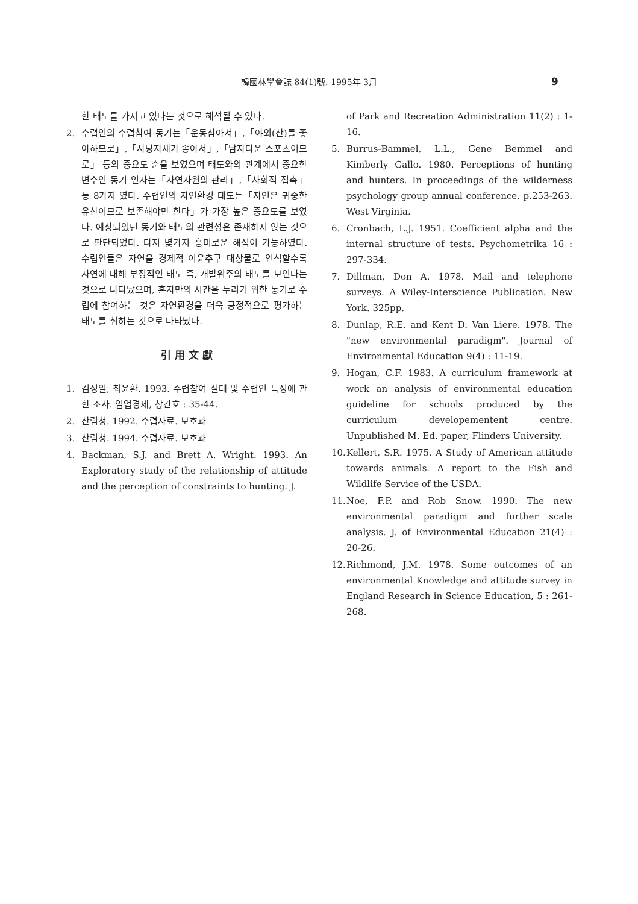韓國林學會誌 84(1)號. 1995年 3月 9
한 태도를 가지고 있다는 것으로 해석될 수 있다.
2. 수렵인의 수렵참여 동기는「운동삼아서」,「야외(산)를 좋아하므로」,「사냥자체가 좋아서」,「남자다운 스포츠이므로」 등의 중요도 순을 보였으며 태도와의 관계에서 중요한 변수인 동기 인자는「자연자원의 관리」,「사회적 접촉」등 8가지 였다. 수렵인의 자연환경 태도는「자연은 귀중한 유산이므로 보존해야만 한다」가 가장 높은 중요도를 보였다. 예상되었던 동기와 태도의 관련성은 존재하지 않는 것으로 판단되었다. 다지 몇가지 흥미로운 해석이 가능하였다. 수렵인들은 자연을 경제적 이윤추구 대상물로 인식할수록 자연에 대해 부정적인 태도 즉, 개발위주의 태도를 보인다는 것으로 나타났으며, 혼자만의 시간을 누리기 위한 동기로 수렵에 참여하는 것은 자연환경을 더욱 긍정적으로 평가하는 태도를 취하는 것으로 나타났다.
引 用 文 獻
1. 김성일, 최윤환. 1993. 수렵참여 실태 및 수렵인 특성에 관한 조사. 임업경제, 창간호 : 35-44.
2. 산림청. 1992. 수렵자료. 보호과
3. 산림청. 1994. 수렵자료. 보호과
4. Backman, S.J. and Brett A. Wright. 1993. An Exploratory study of the relationship of attitude and the perception of constraints to hunting. J.
of Park and Recreation Administration 11(2) : 1-16.
5. Burrus-Bammel, L.L., Gene Bemmel and Kimberly Gallo. 1980. Perceptions of hunting and hunters. In proceedings of the wilderness psychology group annual conference. p.253-263. West Virginia.
6. Cronbach, L.J. 1951. Coefficient alpha and the internal structure of tests. Psychometrika 16 : 297-334.
7. Dillman, Don A. 1978. Mail and telephone surveys. A Wiley-Interscience Publication. New York. 325pp.
8. Dunlap, R.E. and Kent D. Van Liere. 1978. The "new environmental paradigm". Journal of Environmental Education 9(4) : 11-19.
9. Hogan, C.F. 1983. A curriculum framework at work an analysis of environmental education guideline for schools produced by the curriculum developementent centre. Unpublished M. Ed. paper, Flinders University.
10.
Kellert, S.R. 1975. A Study of American attitude towards animals. A report to the Fish and Wildlife Service of the USDA.
11.
Noe, F.P. and Rob Snow. 1990. The new environmental paradigm and further scale analysis. J. of Environmental Education 21(4) : 20-26.
12.
Richmond, J.M. 1978. Some outcomes of an environmental Knowledge and attitude survey in England Research in Science Education, 5 : 261-268.